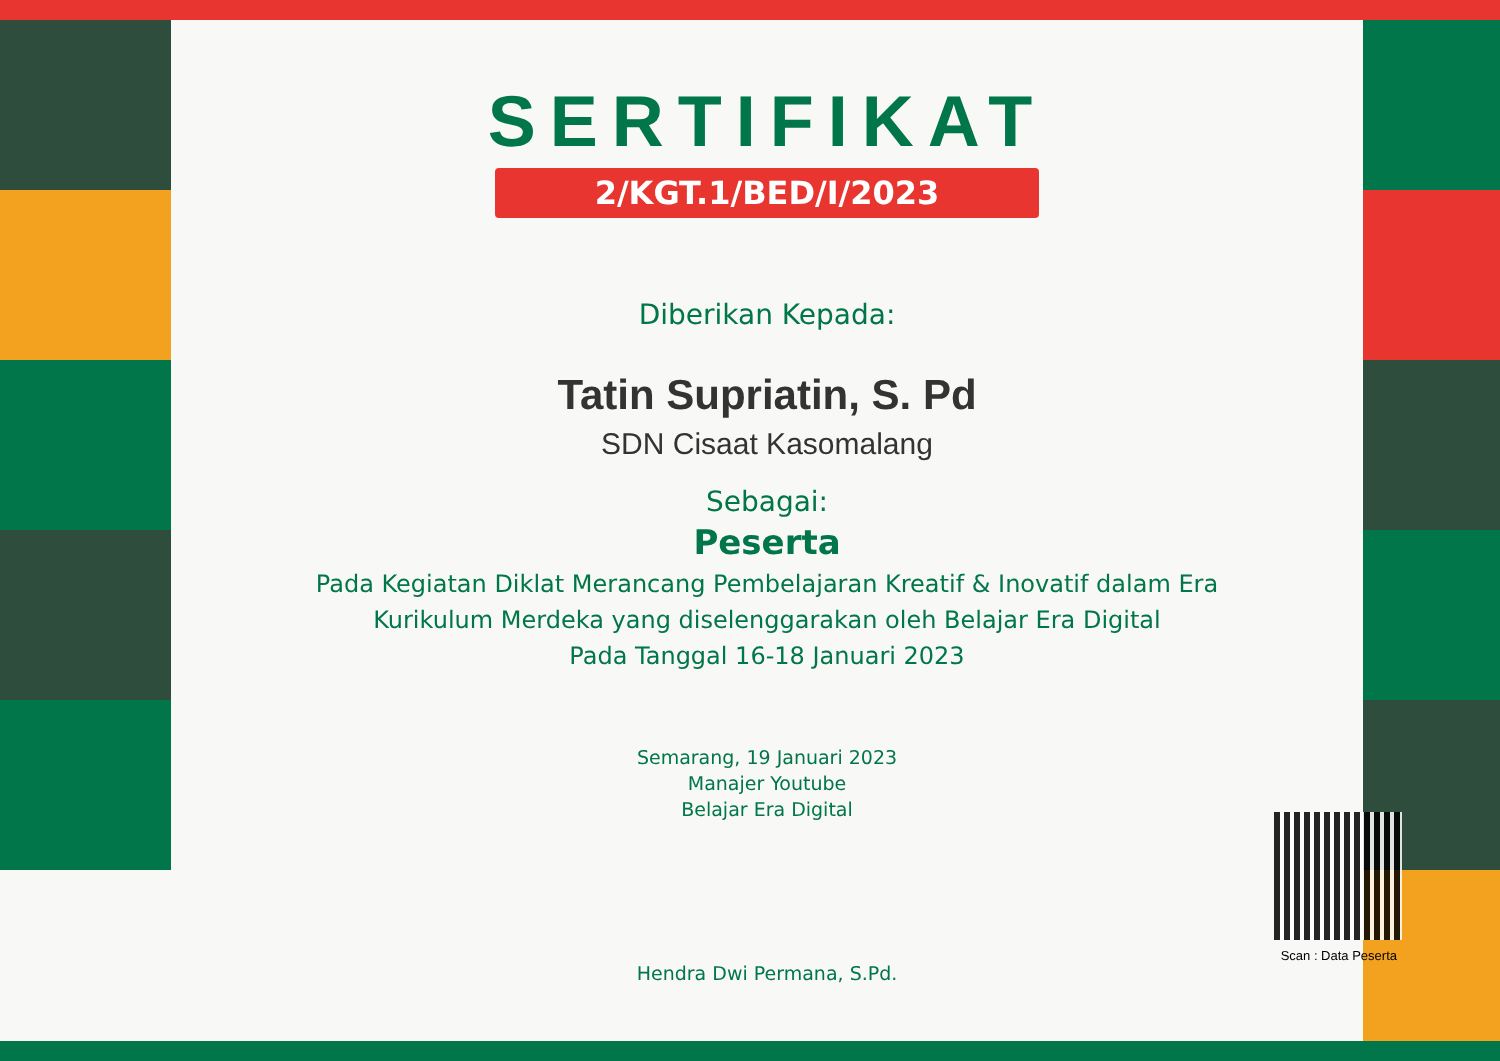SERTIFIKAT
2/KGT.1/BED/I/2023
Diberikan Kepada:
Tatin Supriatin, S. Pd
SDN Cisaat Kasomalang
Sebagai:
Peserta
Pada Kegiatan Diklat Merancang Pembelajaran Kreatif & Inovatif dalam Era
Kurikulum Merdeka yang diselenggarakan oleh Belajar Era Digital
Pada Tanggal 16-18 Januari 2023
Semarang, 19 Januari 2023
Manajer Youtube
Belajar Era Digital
Hendra Dwi Permana, S.Pd.
Scan : Data Peserta